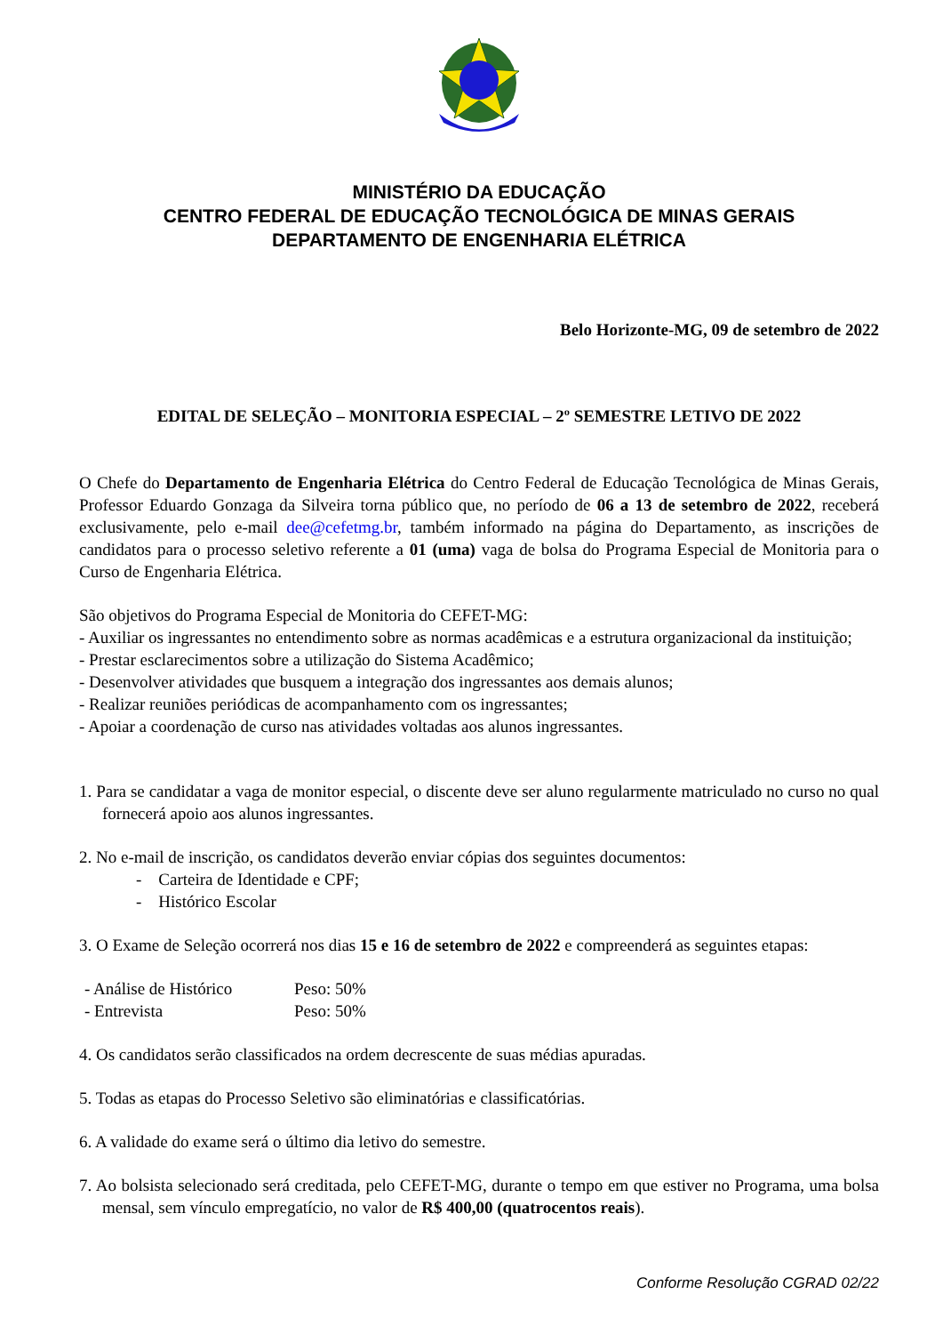MINISTÉRIO DA EDUCAÇÃO
CENTRO FEDERAL DE EDUCAÇÃO TECNOLÓGICA DE MINAS GERAIS
DEPARTAMENTO DE ENGENHARIA ELÉTRICA
Belo Horizonte-MG, 09 de setembro de 2022
EDITAL DE SELEÇÃO – MONITORIA ESPECIAL – 2º SEMESTRE LETIVO DE 2022
O Chefe do Departamento de Engenharia Elétrica do Centro Federal de Educação Tecnológica de Minas Gerais, Professor Eduardo Gonzaga da Silveira torna público que, no período de 06 a 13 de setembro de 2022, receberá exclusivamente, pelo e-mail dee@cefetmg.br, também informado na página do Departamento, as inscrições de candidatos para o processo seletivo referente a 01 (uma) vaga de bolsa do Programa Especial de Monitoria para o Curso de Engenharia Elétrica.
São objetivos do Programa Especial de Monitoria do CEFET-MG:
- Auxiliar os ingressantes no entendimento sobre as normas acadêmicas e a estrutura organizacional da instituição;
- Prestar esclarecimentos sobre a utilização do Sistema Acadêmico;
- Desenvolver atividades que busquem a integração dos ingressantes aos demais alunos;
- Realizar reuniões periódicas de acompanhamento com os ingressantes;
- Apoiar a coordenação de curso nas atividades voltadas aos alunos ingressantes.
1. Para se candidatar a vaga de monitor especial, o discente deve ser aluno regularmente matriculado no curso no qual fornecerá apoio aos alunos ingressantes.
2. No e-mail de inscrição, os candidatos deverão enviar cópias dos seguintes documentos:
- Carteira de Identidade e CPF;
- Histórico Escolar
3. O Exame de Seleção ocorrerá nos dias 15 e 16 de setembro de 2022 e compreenderá as seguintes etapas:
- Análise de Histórico Peso: 50%
- Entrevista Peso: 50%
4. Os candidatos serão classificados na ordem decrescente de suas médias apuradas.
5. Todas as etapas do Processo Seletivo são eliminatórias e classificatórias.
6. A validade do exame será o último dia letivo do semestre.
7. Ao bolsista selecionado será creditada, pelo CEFET-MG, durante o tempo em que estiver no Programa, uma bolsa mensal, sem vínculo empregatício, no valor de R$ 400,00 (quatrocentos reais).
Conforme Resolução CGRAD 02/22